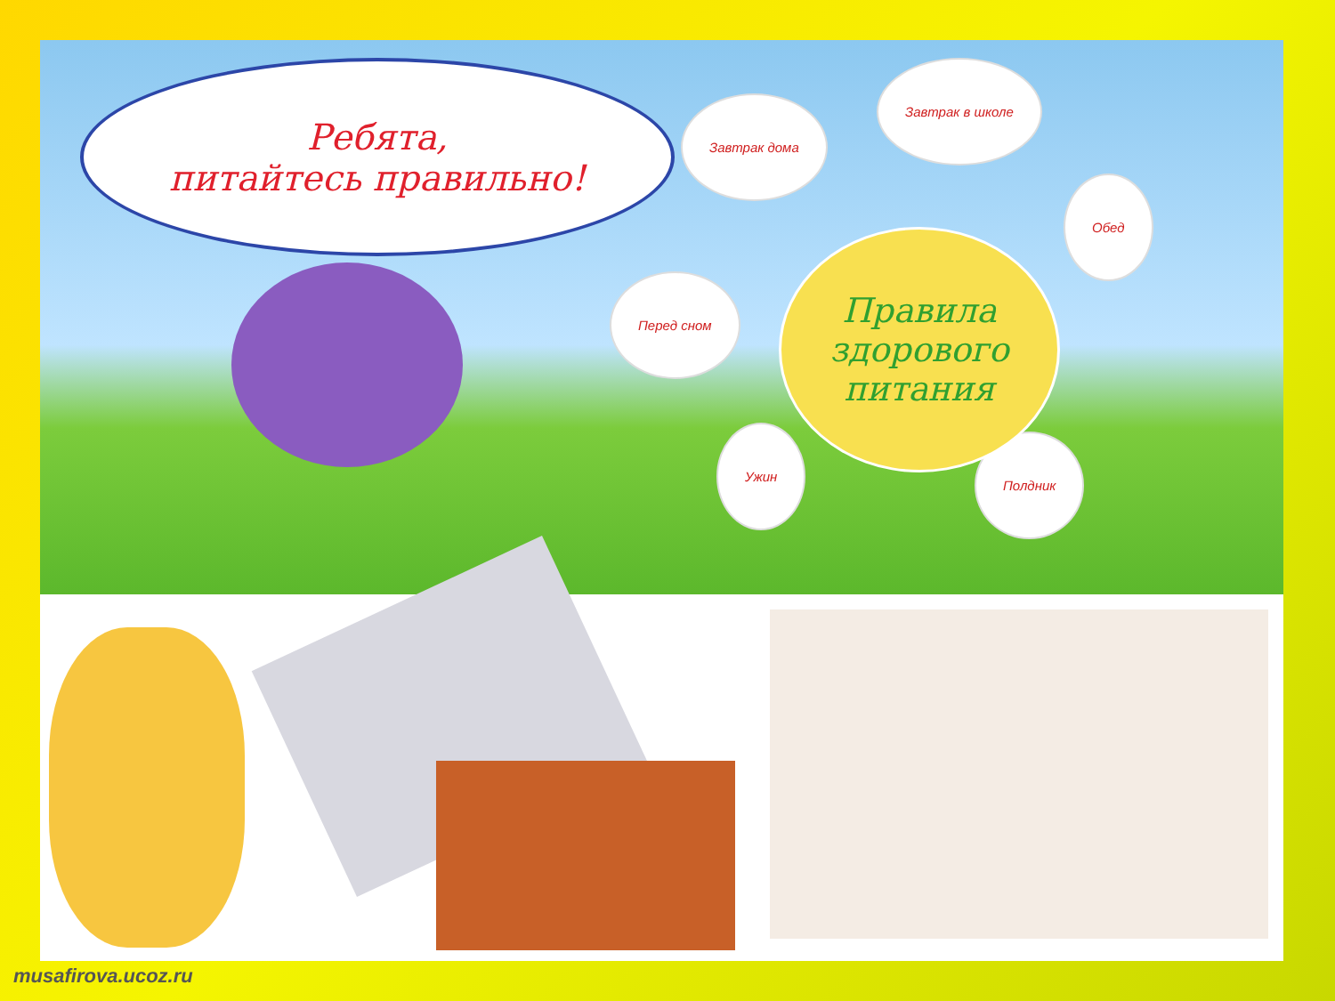Ребята,
питайтесь правильно!
Завтрак дома
Завтрак в школе
Обед
Полдник
Ужин
Перед сном
Правила
здорового
питания
musafirova.ucoz.ru